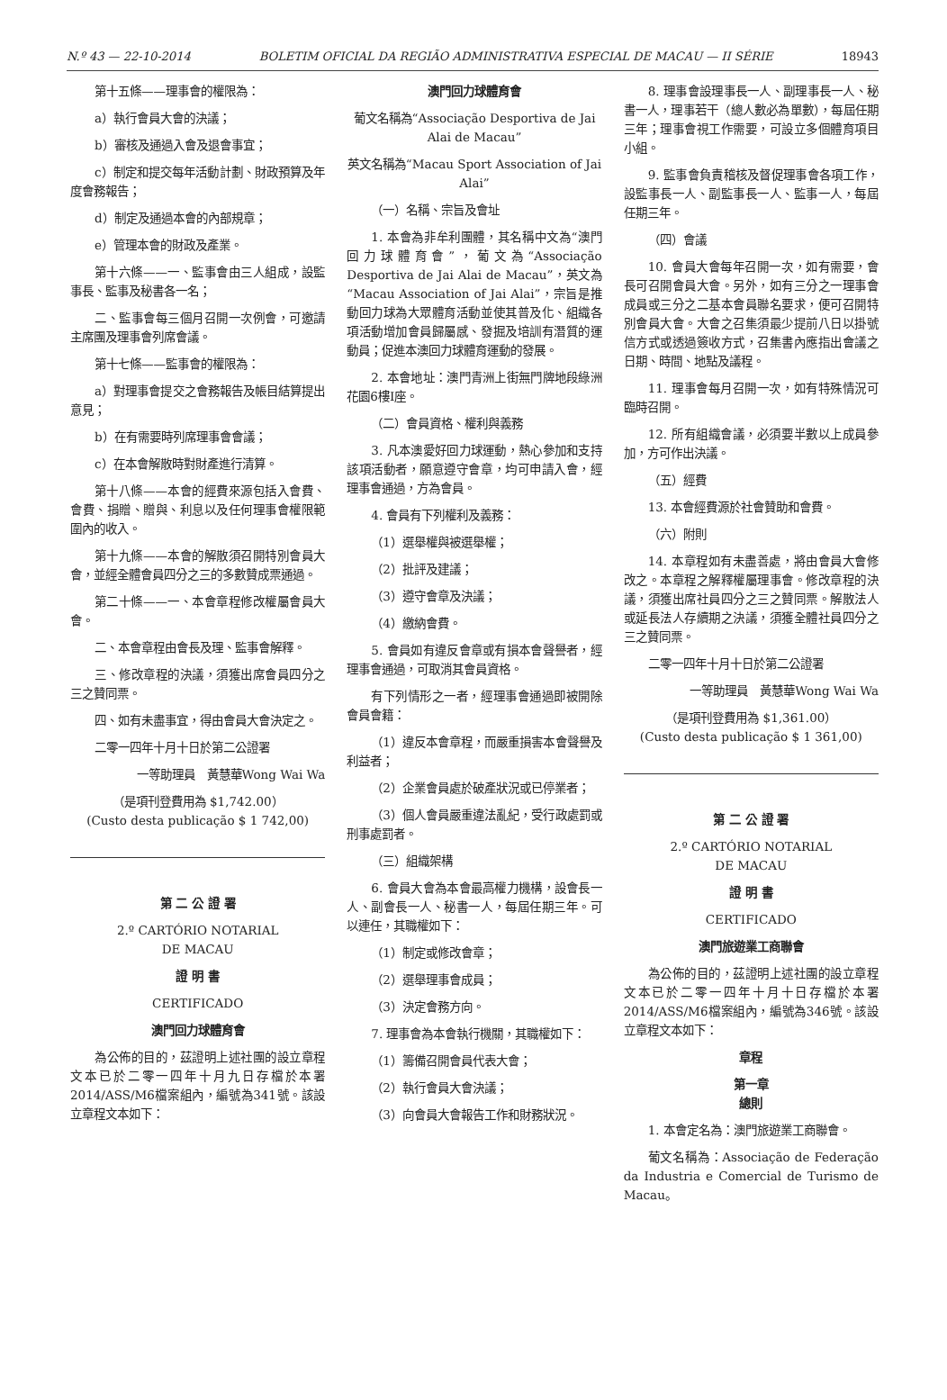N.º 43 — 22-10-2014 BOLETIM OFICIAL DA REGIÃO ADMINISTRATIVA ESPECIAL DE MACAU — II SÉRIE 18943
第十五條——理事會的權限為：
a）執行會員大會的決議；
b）審核及通過入會及退會事宜；
c）制定和提交每年活動計劃、財政預算及年度會務報告；
d）制定及通過本會的內部規章；
e）管理本會的財政及產業。
第十六條——一、監事會由三人組成，設監事長、監事及秘書各一名；
二、監事會每三個月召開一次例會，可邀請主席團及理事會列席會議。
第十七條——監事會的權限為：
a）對理事會提交之會務報告及帳目結算提出意見；
b）在有需要時列席理事會會議；
c）在本會解散時對財產進行清算。
第十八條——本會的經費來源包括入會費、會費、捐贈、贈與、利息以及任何理事會權限範圍內的收入。
第十九條——本會的解散須召開特別會員大會，並經全體會員四分之三的多數贊成票通過。
第二十條——一、本會章程修改權屬會員大會。
二、本會章程由會長及理、監事會解釋。
三、修改章程的決議，須獲出席會員四分之三之贊同票。
四、如有未盡事宜，得由會員大會決定之。
二零一四年十月十日於第二公證署
一等助理員　黃慧華Wong Wai Wa
（是項刊登費用為 $1,742.00）
(Custo desta publicação $ 1 742,00)
第 二 公 證 署
2.º CARTÓRIO NOTARIAL
DE MACAU
證 明 書
CERTIFICADO
澳門回力球體育會
為公佈的目的，茲證明上述社團的設立章程文本已於二零一四年十月九日存檔於本署2014/ASS/M6檔案組內，編號為341號。該設立章程文本如下：
澳門回力球體育會
葡文名稱為“Associação Desportiva de Jai Alai de Macau”
英文名稱為“Macau Sport Association of Jai Alai”
（一）名稱、宗旨及會址
1. 本會為非牟利團體，其名稱中文為“澳門回力球體育會”，葡文為“Associação Desportiva de Jai Alai de Macau”，英文為“Macau Association of Jai Alai”，宗旨是推動回力球為大眾體育活動並使其普及化、組織各項活動增加會員歸屬感、發掘及培訓有潛質的運動員；促進本澳回力球體育運動的發展。
2. 本會地址：澳門青洲上街無門牌地段綠洲花園6樓I座。
（二）會員資格、權利與義務
3. 凡本澳愛好回力球運動，熱心參加和支持該項活動者，願意遵守會章，均可申請入會，經理事會通過，方為會員。
4. 會員有下列權利及義務：
（1）選舉權與被選舉權；
（2）批評及建議；
（3）遵守會章及決議；
（4）繳納會費。
5. 會員如有違反會章或有損本會聲譽者，經理事會通過，可取消其會員資格。
有下列情形之一者，經理事會通過即被開除會員會籍：
（1）違反本會章程，而嚴重損害本會聲譽及利益者；
（2）企業會員處於破產狀況或已停業者；
（3）個人會員嚴重違法亂紀，受行政處罰或刑事處罰者。
（三）組織架構
6. 會員大會為本會最高權力機構，設會長一人、副會長一人、秘書一人，每屆任期三年。可以連任，其職權如下：
（1）制定或修改會章；
（2）選舉理事會成員；
（3）決定會務方向。
7. 理事會為本會執行機關，其職權如下：
（1）籌備召開會員代表大會；
（2）執行會員大會決議；
（3）向會員大會報告工作和財務狀況。
8. 理事會設理事長一人、副理事長一人、秘書一人，理事若干（總人數必為單數），每屆任期三年；理事會視工作需要，可設立多個體育項目小組。
9. 監事會負責稽核及督促理事會各項工作，設監事長一人、副監事長一人、監事一人，每屆任期三年。
（四）會議
10. 會員大會每年召開一次，如有需要，會長可召開會員大會。另外，如有三分之一理事會成員或三分之二基本會員聯名要求，便可召開特別會員大會。大會之召集須最少提前八日以掛號信方式或透過簽收方式，召集書內應指出會議之日期、時間、地點及議程。
11. 理事會每月召開一次，如有特殊情況可臨時召開。
12. 所有組織會議，必須要半數以上成員參加，方可作出決議。
（五）經費
13. 本會經費源於社會贊助和會費。
（六）附則
14. 本章程如有未盡善處，將由會員大會修改之。本章程之解釋權屬理事會。修改章程的決議，須獲出席社員四分之三之贊同票。解散法人或延長法人存續期之決議，須獲全體社員四分之三之贊同票。
二零一四年十月十日於第二公證署
一等助理員　黃慧華Wong Wai Wa
（是項刊登費用為 $1,361.00）
(Custo desta publicação $ 1 361,00)
第 二 公 證 署
2.º CARTÓRIO NOTARIAL
DE MACAU
證 明 書
CERTIFICADO
澳門旅遊業工商聯會
為公佈的目的，茲證明上述社團的設立章程文本已於二零一四年十月十日存檔於本署2014/ASS/M6檔案組內，編號為346號。該設立章程文本如下：
章程
第一章
總則
1. 本會定名為：澳門旅遊業工商聯會。
葡文名稱為：Associação de Federação da Industria e Comercial de Turismo de Macau。